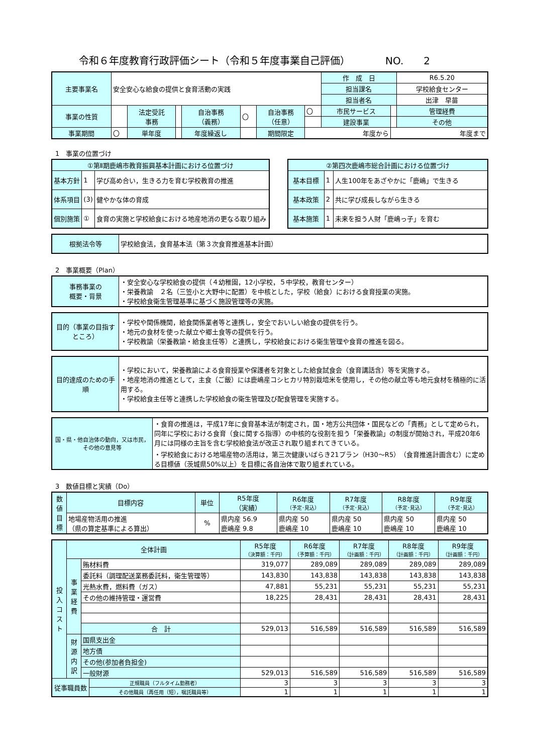令和６年度教育行政評価シート（令和５年度事業自己評価）　　　　NO.　　2
| 主要事業名 | 安全安心な給食の提供と食育活動の実践 | | | | | | | 作 成 日 | | R6.5.20 |
| | | | | | | | | 担当課名 | | 学校給食センター |
| | | | | | | | | 担当者名 | | 出津 早苗 |
| 事業の性質 | | 法定受託 事務 | | 自治事務 （義務） | 〇 | 自治事務 （任意） | 〇 | 市民サービス | | 管理経費 |
| | | | | | | | | 建設事業 | | その他 |
| 事業期間 | 〇 | 単年度 | | 年度繰返し | | 期間限定 | 年度から | | 年度まで | |
1　事業の位置づけ
| ①第Ⅱ期鹿嶋市教育振興基本計画における位置づけ | | |
| 基本方針 | 1 | 学び高め合い，生きる力を育む学校教育の推進 |
| 体系項目 | (3) | 健やかな体の育成 |
| 個別施策 | ① | 食育の実施と学校給食における地産地消の更なる取り組み |
| ②第四次鹿嶋市総合計画における位置づけ | | |
| 基本目標 | 1 | 人生100年をあざやかに「鹿嶋」で生きる |
| 基本政策 | 2 | 共に学び成長しながら生きる |
| 基本施策 | 1 | 未来を担う人財「鹿嶋っ子」を育む |
| 根拠法令等 | 学校給食法，食育基本法（第３次食育推進基本計画） |
2　事業概要（Plan）
| 事務事業の 概要・背景 | ・安全安心な学校給食の提供（４幼稚園，12小学校，５中学校，教育センター） ・栄養教諭 ２名（三笠小と大野中に配置）を中核とした，学校（給食）における食育授業の実施。 ・学校給食衛生管理基準に基づく施設管理等の実施。 |
| 目的（事業の目指すところ） | ・学校や関係機関，給食関係業者等と連携し，安全でおいしい給食の提供を行う。 ・地元の食材を使った献立や郷土食等の提供を行う。 ・学校教諭（栄養教諭・給食主任等）と連携し，学校給食における衛生管理や食育の推進を図る。 |
| 目的達成のための手順 | ・学校において，栄養教諭による食育授業や保護者を対象とした給食試食会（食育講話含）等を実施する。 ・地産地消の推進として，主食（ご飯）には鹿嶋産コシヒカリ特別栽培米を使用し，その他の献立等も地元食材を積極的に活用する。 ・学校給食主任等と連携した学校給食の衛生管理及び配食管理を実施する。 |
| 国・県・他自治体の動向，又は市民，その他の意見等 | ・食育の推進は，平成17年に食育基本法が制定され，国・地方公共団体・国民などの「責務」として定められ，同年に学校における食育（食に関する指導）の中核的な役割を担う「栄養教諭」の制度が開始され，平成20年6月には同様の主旨を含む学校給食法が改正され取り組まれてきている。 ・学校給食における地場産物の活用は，第三次健康いばらき21プラン（H30～R5）（食育推進計画含む）に定める目標値（茨城県50%以上）を目標に各自治体で取り組まれている。 |
3　数値目標と実績（Do）
| 数値目標 | 目標内容 | 単位 | R5年度 （実績） | R6年度 （予定･見込） | R7年度 （予定･見込） | R8年度 （予定･見込） | R9年度 （予定･見込） |
| | 地場産物活用の推進 （県の算定基準による算出） | % | 県内産 56.9 鹿嶋産 9.8 | 県内産 50 鹿嶋産 10 | 県内産 50 鹿嶋産 10 | 県内産 50 鹿嶋産 10 | 県内産 50 鹿嶋産 10 |
| 投入コスト | 全体計画 | | | R5年度 （決算額：千円） | R6年度 （予算額：千円） | R7年度 （計画額：千円） | R8年度 （計画額：千円） | R9年度 （計画額：千円） |
| | 事業経費 | 賄材料費 | | 319,077 | 289,089 | 289,089 | 289,089 | 289,089 |
| | | 委託料（調理配送業務委託料，衛生管理等） | | 143,830 | 143,838 | 143,838 | 143,838 | 143,838 |
| | | 光熱水費，燃料費（ガス） | | 47,881 | 55,231 | 55,231 | 55,231 | 55,231 |
| | | その他の維持管理・運営費 | | 18,225 | 28,431 | 28,431 | 28,431 | 28,431 |
| | | 合 計 | | 529,013 | 516,589 | 516,589 | 516,589 | 516,589 |
| | 財源内訳 | 国県支出金 | | | | | | |
| | | 地方債 | | | | | | |
| | | その他(参加者負担金) | | | | | | |
| | | 一般財源 | | 529,013 | 516,589 | 516,589 | 516,589 | 516,589 |
| 従事職員数 | | | 正規職員（フルタイム勤務者） | 3 | 3 | 3 | 3 | 3 |
| | | | その他職員（再任用（短），嘱託職員等） | 1 | 1 | 1 | 1 | 1 |